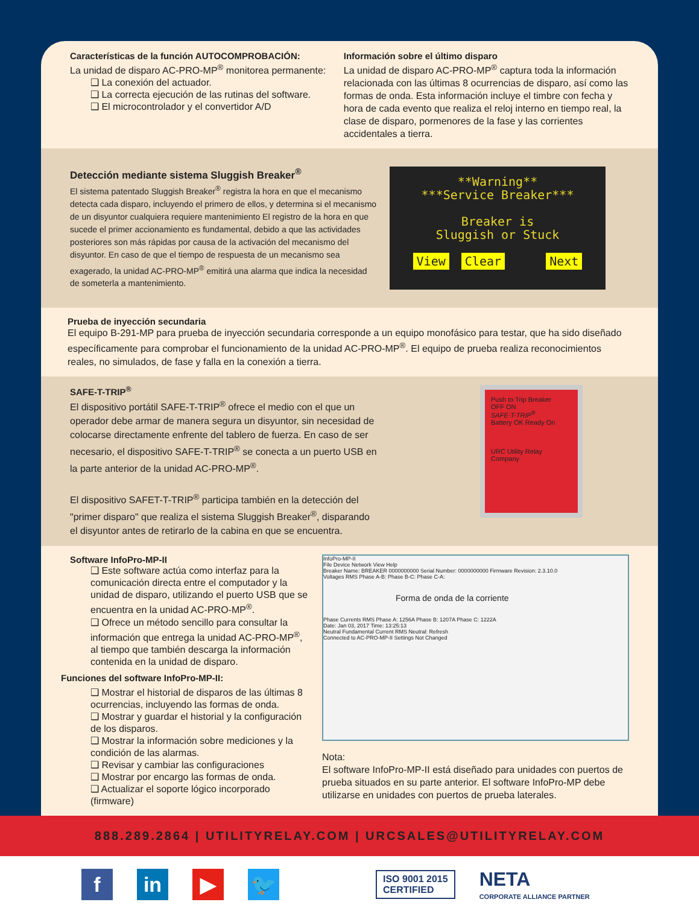Características de la función AUTOCOMPROBACIÓN:
La unidad de disparo AC-PRO-MP<sup>®</sup> monitorea permanente:
❑ La conexión del actuador.
❑ La correcta ejecución de las rutinas del software.
❑ El microcontrolador y el convertidor A/D
Información sobre el último disparo
La unidad de disparo AC-PRO-MP<sup>®</sup> captura toda la información relacionada con las últimas 8 ocurrencias de disparo, así como las formas de onda. Esta información incluye el timbre con fecha y hora de cada evento que realiza el reloj interno en tiempo real, la clase de disparo, pormenores de la fase y las corrientes accidentales a tierra.
Detección mediante sistema Sluggish Breaker<sup>®</sup>
El sistema patentado Sluggish Breaker<sup>®</sup> registra la hora en que el mecanismo detecta cada disparo, incluyendo el primero de ellos, y determina si el mecanismo de un disyuntor cualquiera requiere mantenimiento El registro de la hora en que sucede el primer accionamiento es fundamental, debido a que las actividades posteriores son más rápidas por causa de la activación del mecanismo del disyuntor. En caso de que el tiempo de respuesta de un mecanismo sea exagerado, la unidad AC-PRO-MP<sup>®</sup> emitirá una alarma que indica la necesidad de someterla a mantenimiento.
**Warning**
***Service Breaker***
Breaker is
Sluggish or Stuck
View Clear Next
Prueba de inyección secundaria
El equipo B-291-MP para prueba de inyección secundaria corresponde a un equipo monofásico para testar, que ha sido diseñado específicamente para comprobar el funcionamiento de la unidad AC-PRO-MP<sup>®</sup>. El equipo de prueba realiza reconocimientos reales, no simulados, de fase y falla en la conexión a tierra.
SAFE-T-TRIP<sup>®</sup>
El dispositivo portátil SAFE-T-TRIP<sup>®</sup> ofrece el medio con el que un operador debe armar de manera segura un disyuntor, sin necesidad de colocarse directamente enfrente del tablero de fuerza. En caso de ser necesario, el dispositivo SAFE-T-TRIP<sup>®</sup> se conecta a un puerto USB en la parte anterior de la unidad AC-PRO-MP<sup>®</sup>.
El dispositivo SAFET-T-TRIP<sup>®</sup> participa también en la detección del "primer disparo" que realiza el sistema Sluggish Breaker<sup>®</sup>, disparando el disyuntor antes de retirarlo de la cabina en que se encuentra.
Push to Trip Breaker
OFF ON
SAFE-T-TRIP<sup>®</sup>
Battery OK Ready On
URC Utility Relay Company
Software InfoPro-MP-II
❑ Este software actúa como interfaz para la comunicación directa entre el computador y la unidad de disparo, utilizando el puerto USB que se encuentra en la unidad AC-PRO-MP<sup>®</sup>.
❑ Ofrece un método sencillo para consultar la información que entrega la unidad AC-PRO-MP<sup>®</sup>, al tiempo que también descarga la información contenida en la unidad de disparo.
Funciones del software InfoPro-MP-II:
❑ Mostrar el historial de disparos de las últimas 8 ocurrencias, incluyendo las formas de onda.
❑ Mostrar y guardar el historial y la configuración de los disparos.
❑ Mostrar la información sobre mediciones y la condición de las alarmas.
❑ Revisar y cambiar las configuraciones
❑ Mostrar por encargo las formas de onda.
❑ Actualizar el soporte lógico incorporado (firmware)
InfoPro-MP-II
File Device Network View Help
Breaker Name: BREAKER 0000000000 Serial Number: 0000000000 Firmware Revision: 2.3.10.0
Voltages RMS Phase A-B: Phase B-C: Phase C-A:
Forma de onda de la corriente
Phase Currents RMS Phase A: 1256A Phase B: 1207A Phase C: 1222A
Date: Jan 03, 2017 Time: 13:25:13
Neutral Fundamental Current RMS Neutral: Refresh
Connected to AC-PRO-MP-II Settings Not Changed
Nota:
El software InfoPro-MP-II está diseñado para unidades con puertos de prueba situados en su parte anterior. El software InfoPro-MP debe utilizarse en unidades con puertos de prueba laterales.
888.289.2864 | UTILITYRELAY.COM | URCSALES@UTILITYRELAY.COM
f in ▶ 🐦
ISO 9001 2015
CERTIFIED
NETA
CORPORATE ALLIANCE PARTNER